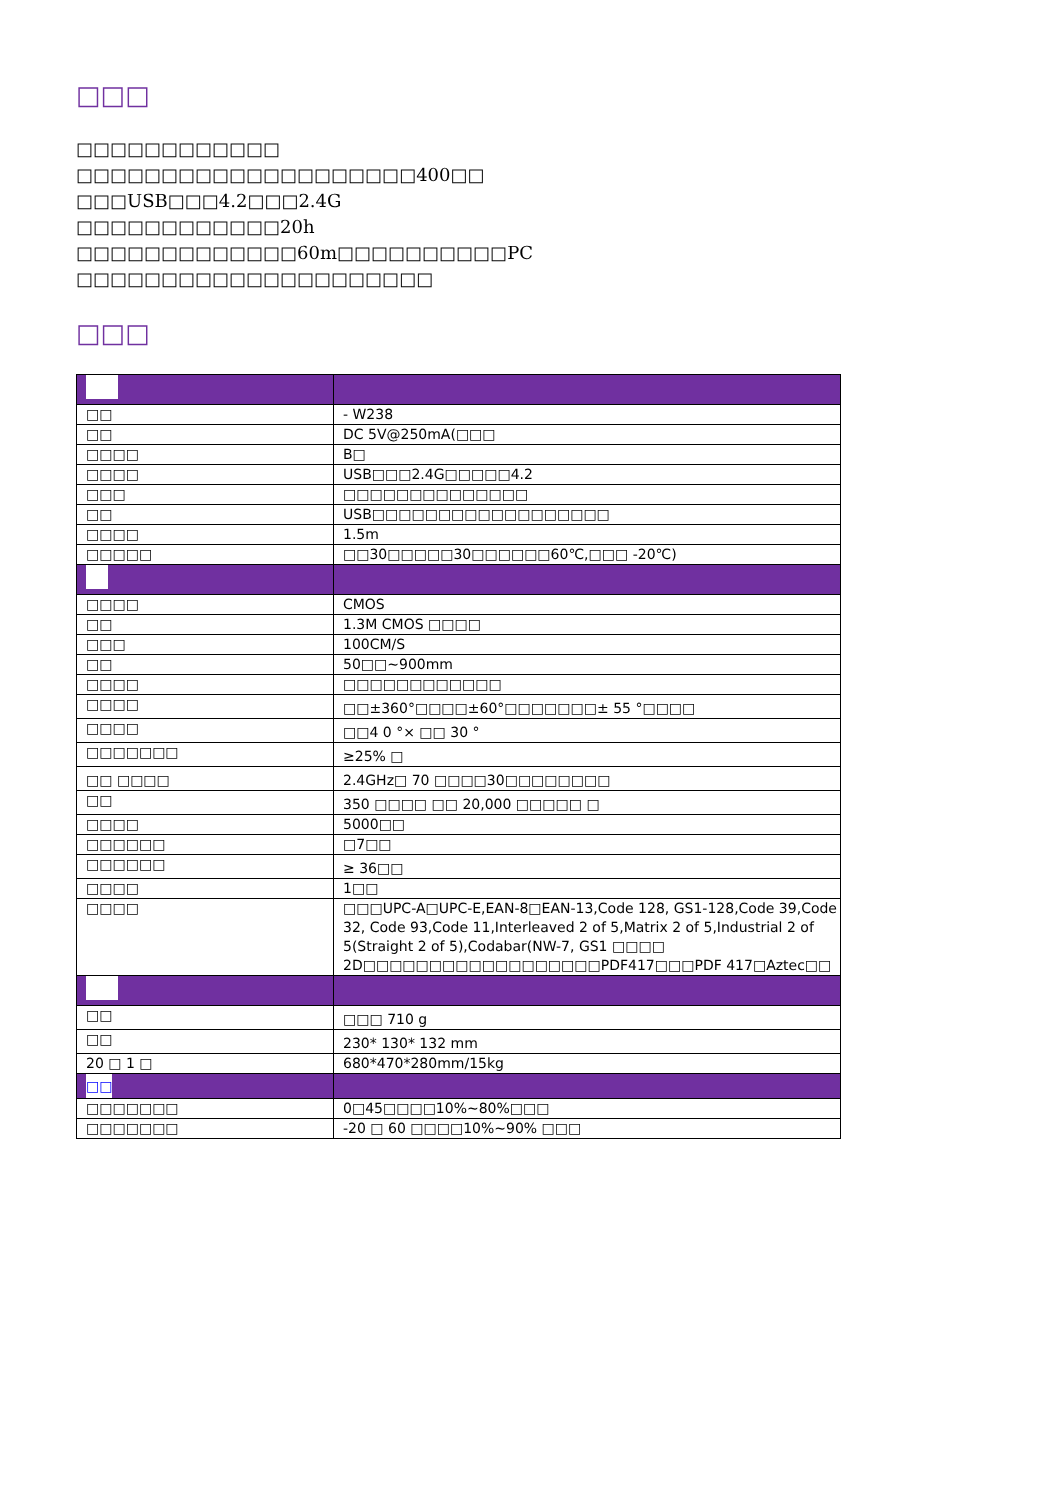□□□
□□□□□□□□□□□□
□□□□□□□□□□□□□□□□□□□□400□□
□□□USB□□□4.2□□□2.4G
□□□□□□□□□□□□20h
□□□□□□□□□□□□□60m□□□□□□□□□□PC
□□□□□□□□□□□□□□□□□□□□□
□□□
| □□ | - W238 |
| □□ | DC 5V@250mA(□□□ |
| □□□□ | B□ |
| □□□□ | USB□□□2.4G□□□□□4.2 |
| □□□ | □□□□□□□□□□□□□□ |
| □□ | USB□□□□□□□□□□□□□□□□□□ |
| □□□□ | 1.5m |
| □□□□□ | □□30□□□□□30□□□□□□60℃,□□□ -20℃) |
| □□□□ | CMOS |
| □□ | 1.3M CMOS □□□□ |
| □□□ | 100CM/S |
| □□ | 50□□~900mm |
| □□□□ | □□□□□□□□□□□□ |
| □□□□ | □□±360°□□□□±60°□□□□□□□± 55 °□□□□ |
| □□□□ | □□4 0 °× □□ 30 ° |
| □□□□□□□ | ≥25% □ |
| □□ □□□□ | 2.4GHz□ 70 □□□□30□□□□□□□□ |
| □□ | 350 □□□□ □□ 20,000 □□□□□ □ |
| □□□□ | 5000□□ |
| □□□□□□ | □7□□ |
| □□□□□□ | ≥ 36□□ |
| □□□□ | 1□□ |
| □□□□ | □□□UPC-A□UPC-E,EAN-8□EAN-13,Code 128, GS1-128,Code 39,Code 32, Code 93,Code 11,Interleaved 2 of 5,Matrix 2 of 5,Industrial 2 of 5(Straight 2 of 5),Codabar(NW-7, GS1 □□□□ 2D□□□□□□□□□□□□□□□□□□PDF417□□□PDF 417□Aztec□□ |
| □□ | □□□ 710 g |
| □□ | 230* 130* 132 mm |
| 20 □ 1 □ | 680*470*280mm/15kg |
| □□ | |
| □□□□□□□ | 0□45□□□□10%~80%□□□ |
| □□□□□□□ | -20 □ 60 □□□□10%~90% □□□ |